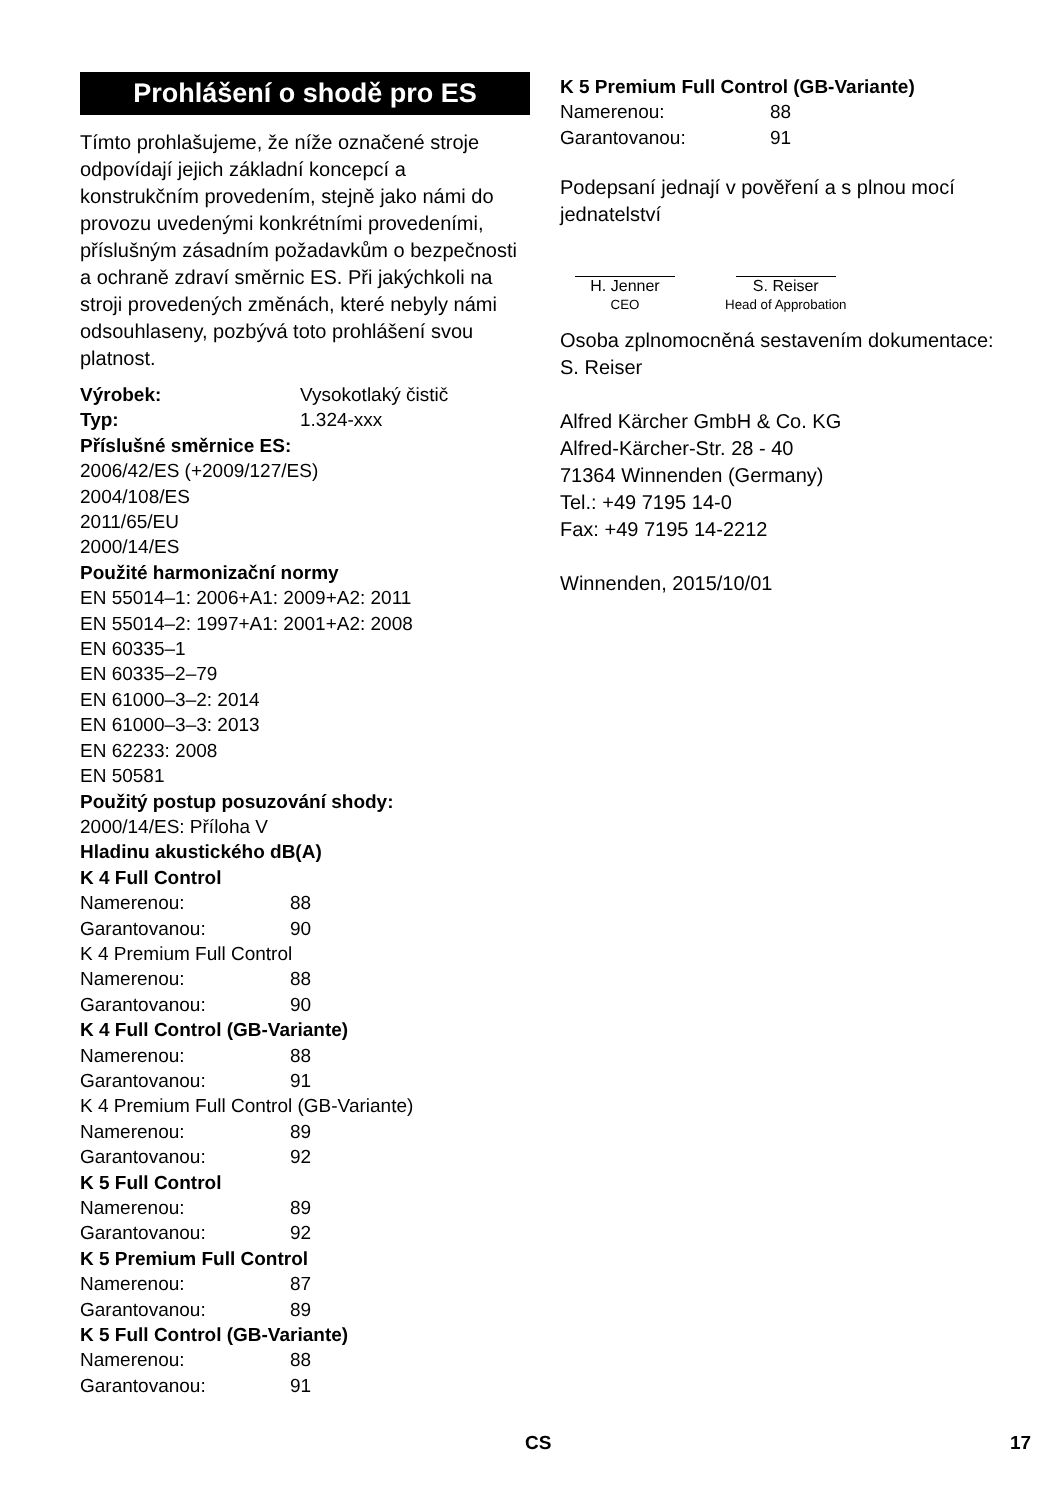Prohlášení o shodě pro ES
Tímto prohlašujeme, že níže označené stroje odpovídají jejich základní koncepcí a konstrukčním provedením, stejně jako námi do provozu uvedenými konkrétními provedeními, příslušným zásadním požadavkům o bezpečnosti a ochraně zdraví směrnic ES. Při jakýchkoli na stroji provedených změnách, které nebyly námi odsouhlaseny, pozbývá toto prohlášení svou platnost.
Výrobek: Vysokotlaký čistič
Typ: 1.324-xxx
Příslušné směrnice ES:
2006/42/ES (+2009/127/ES)
2004/108/ES
2011/65/EU
2000/14/ES
Použité harmonizační normy
EN 55014–1: 2006+A1: 2009+A2: 2011
EN 55014–2: 1997+A1: 2001+A2: 2008
EN 60335–1
EN 60335–2–79
EN 61000–3–2: 2014
EN 61000–3–3: 2013
EN 62233: 2008
EN 50581
Použitý postup posuzování shody:
2000/14/ES: Příloha V
Hladinu akustického dB(A)
K 4 Full Control
Namerenou: 88
Garantovanou: 90
K 4 Premium Full Control
Namerenou: 88
Garantovanou: 90
K 4 Full Control (GB-Variante)
Namerenou: 88
Garantovanou: 91
K 4 Premium Full Control (GB-Variante)
Namerenou: 89
Garantovanou: 92
K 5 Full Control
Namerenou: 89
Garantovanou: 92
K 5 Premium Full Control
Namerenou: 87
Garantovanou: 89
K 5 Full Control (GB-Variante)
Namerenou: 88
Garantovanou: 91
K 5 Premium Full Control (GB-Variante)
Namerenou: 88
Garantovanou: 91
Podepsaní jednají v pověření a s plnou mocí jednatelství
H. Jenner
CEO
S. Reiser
Head of Approbation
Osoba zplnomocněná sestavením dokumentace:
S. Reiser
Alfred Kärcher GmbH & Co. KG
Alfred-Kärcher-Str. 28 - 40
71364 Winnenden (Germany)
Tel.: +49 7195 14-0
Fax: +49 7195 14-2212
Winnenden, 2015/10/01
CS 17